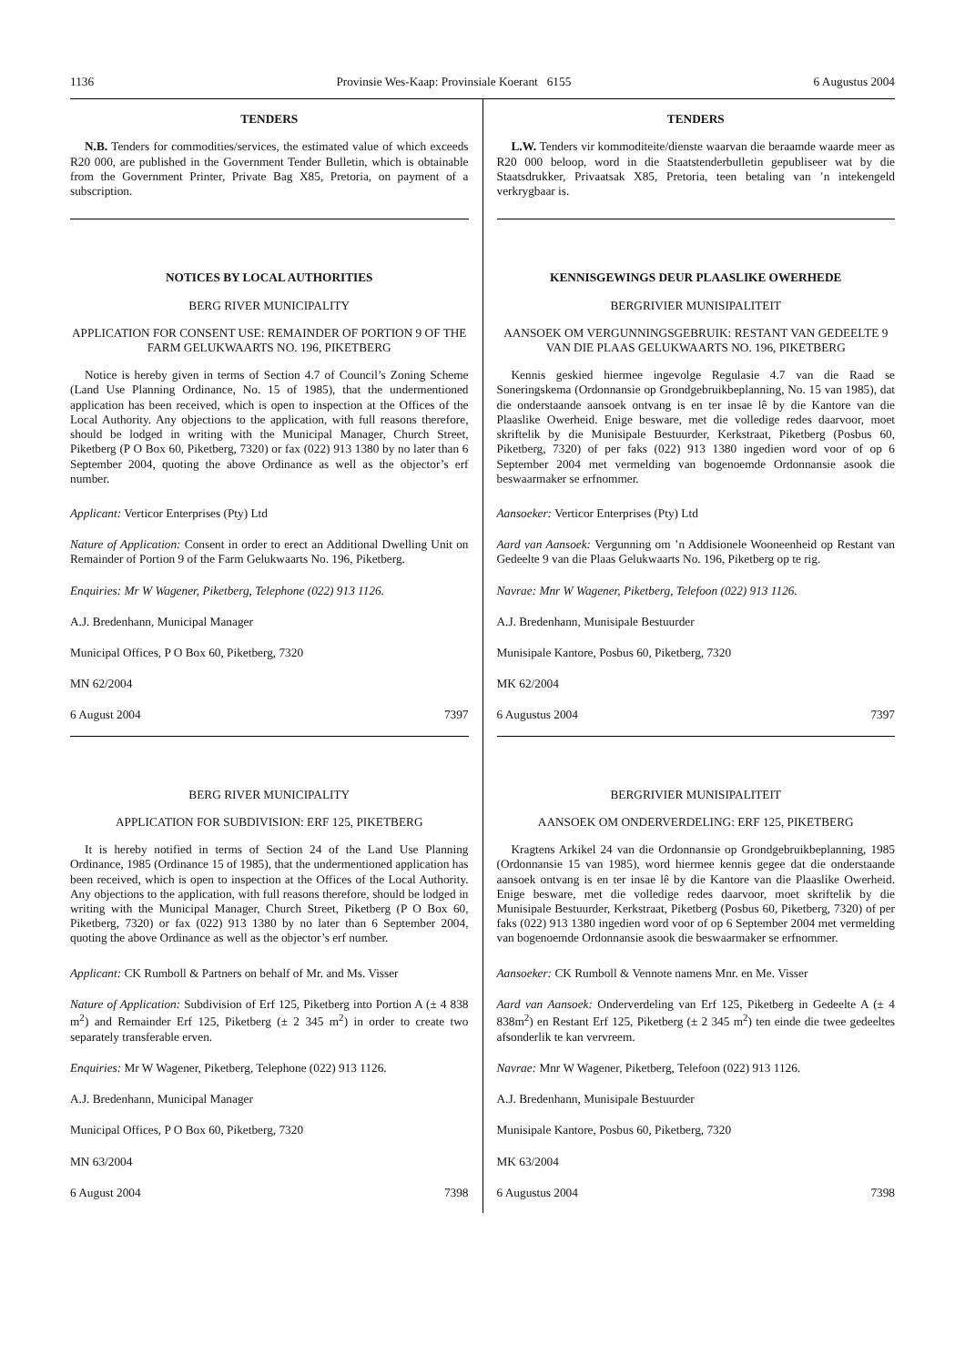1136 Provinsie Wes-Kaap: Provinsiale Koerant 6155 6 Augustus 2004
TENDERS
N.B. Tenders for commodities/services, the estimated value of which exceeds R20 000, are published in the Government Tender Bulletin, which is obtainable from the Government Printer, Private Bag X85, Pretoria, on payment of a subscription.
NOTICES BY LOCAL AUTHORITIES
BERG RIVER MUNICIPALITY
APPLICATION FOR CONSENT USE: REMAINDER OF PORTION 9 OF THE FARM GELUKWAARTS NO. 196, PIKETBERG
Notice is hereby given in terms of Section 4.7 of Council’s Zoning Scheme (Land Use Planning Ordinance, No. 15 of 1985), that the undermentioned application has been received, which is open to inspection at the Offices of the Local Authority. Any objections to the application, with full reasons therefore, should be lodged in writing with the Municipal Manager, Church Street, Piketberg (P O Box 60, Piketberg, 7320) or fax (022) 913 1380 by no later than 6 September 2004, quoting the above Ordinance as well as the objector’s erf number.
Applicant: Verticor Enterprises (Pty) Ltd
Nature of Application: Consent in order to erect an Additional Dwelling Unit on Remainder of Portion 9 of the Farm Gelukwaarts No. 196, Piketberg.
Enquiries: Mr W Wagener, Piketberg, Telephone (022) 913 1126.
A.J. Bredenhann, Municipal Manager
Municipal Offices, P O Box 60, Piketberg, 7320
MN 62/2004
6 August 2004 7397
BERG RIVER MUNICIPALITY
APPLICATION FOR SUBDIVISION: ERF 125, PIKETBERG
It is hereby notified in terms of Section 24 of the Land Use Planning Ordinance, 1985 (Ordinance 15 of 1985), that the undermentioned application has been received, which is open to inspection at the Offices of the Local Authority. Any objections to the application, with full reasons therefore, should be lodged in writing with the Municipal Manager, Church Street, Piketberg (P O Box 60, Piketberg, 7320) or fax (022) 913 1380 by no later than 6 September 2004, quoting the above Ordinance as well as the objector’s erf number.
Applicant: CK Rumboll & Partners on behalf of Mr. and Ms. Visser
Nature of Application: Subdivision of Erf 125, Piketberg into Portion A (± 4 838 m<sup>2</sup>) and Remainder Erf 125, Piketberg (± 2 345 m<sup>2</sup>) in order to create two separately transferable erven.
Enquiries: Mr W Wagener, Piketberg, Telephone (022) 913 1126.
A.J. Bredenhann, Municipal Manager
Municipal Offices, P O Box 60, Piketberg, 7320
MN 63/2004
6 August 2004 7398
TENDERS
L.W. Tenders vir kommoditeite/dienste waarvan die beraamde waarde meer as R20 000 beloop, word in die Staatstenderbulletin gepubliseer wat by die Staatsdrukker, Privaatsak X85, Pretoria, teen betaling van ’n intekengeld verkrygbaar is.
KENNISGEWINGS DEUR PLAASLIKE OWERHEDE
BERGRIVIER MUNISIPALITEIT
AANSOEK OM VERGUNNINGSGEBRUIK: RESTANT VAN GEDEELTE 9 VAN DIE PLAAS GELUKWAARTS NO. 196, PIKETBERG
Kennis geskied hiermee ingevolge Regulasie 4.7 van die Raad se Soneringskema (Ordonnansie op Grondgebruikbeplanning, No. 15 van 1985), dat die onderstaande aansoek ontvang is en ter insae lê by die Kantore van die Plaaslike Owerheid. Enige besware, met die volledige redes daarvoor, moet skriftelik by die Munisipale Bestuurder, Kerkstraat, Piketberg (Posbus 60, Piketberg, 7320) of per faks (022) 913 1380 ingedien word voor of op 6 September 2004 met vermelding van bogenoemde Ordonnansie asook die beswaarmaker se erfnommer.
Aansoeker: Verticor Enterprises (Pty) Ltd
Aard van Aansoek: Vergunning om ’n Addisionele Wooneenheid op Restant van Gedeelte 9 van die Plaas Gelukwaarts No. 196, Piketberg op te rig.
Navrae: Mnr W Wagener, Piketberg, Telefoon (022) 913 1126.
A.J. Bredenhann, Munisipale Bestuurder
Munisipale Kantore, Posbus 60, Piketberg, 7320
MK 62/2004
6 Augustus 2004 7397
BERGRIVIER MUNISIPALITEIT
AANSOEK OM ONDERVERDELING: ERF 125, PIKETBERG
Kragtens Arkikel 24 van die Ordonnansie op Grondgebruikbeplanning, 1985 (Ordonnansie 15 van 1985), word hiermee kennis gegee dat die onderstaande aansoek ontvang is en ter insae lê by die Kantore van die Plaaslike Owerheid. Enige besware, met die volledige redes daarvoor, moet skriftelik by die Munisipale Bestuurder, Kerkstraat, Piketberg (Posbus 60, Piketberg, 7320) of per faks (022) 913 1380 ingedien word voor of op 6 September 2004 met vermelding van bogenoemde Ordonnansie asook die beswaarmaker se erfnommer.
Aansoeker: CK Rumboll & Vennote namens Mnr. en Me. Visser
Aard van Aansoek: Onderverdeling van Erf 125, Piketberg in Gedeelte A (± 4 838m<sup>2</sup>) en Restant Erf 125, Piketberg (± 2 345 m<sup>2</sup>) ten einde die twee gedeeltes afsonderlik te kan vervreem.
Navrae: Mnr W Wagener, Piketberg, Telefoon (022) 913 1126.
A.J. Bredenhann, Munisipale Bestuurder
Munisipale Kantore, Posbus 60, Piketberg, 7320
MK 63/2004
6 Augustus 2004 7398